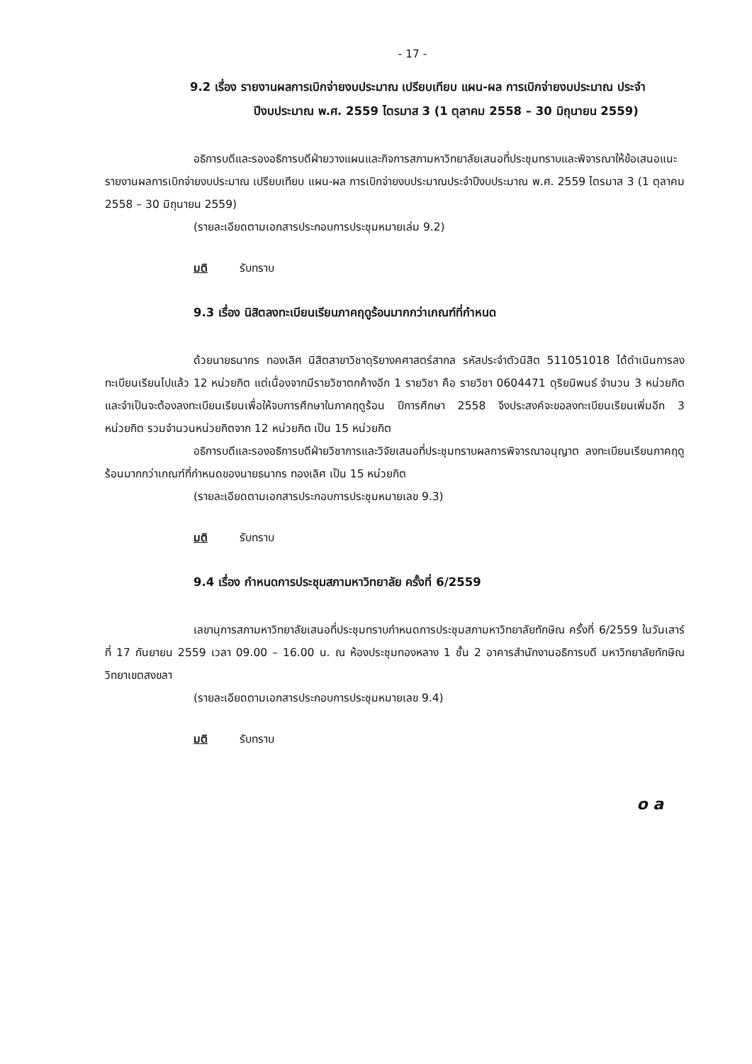- 17 -
9.2 เรื่อง รายงานผลการเบิกจ่ายงบประมาณ เปรียบเทียบ แผน-ผล การเบิกจ่ายงบประมาณ ประจำปีงบประมาณ พ.ศ. 2559 ไตรมาส 3 (1 ตุลาคม 2558 – 30 มิถุนายน 2559)
อธิการบดีและรองอธิการบดีฝ่ายวางแผนและกิจการสภามหาวิทยาลัยเสนอที่ประชุมทราบและพิจารณาให้ข้อเสนอแนะรายงานผลการเบิกจ่ายงบประมาณ เปรียบเทียบ แผน-ผล การเบิกจ่ายงบประมาณประจำปีงบประมาณ พ.ศ. 2559 ไตรมาส 3 (1 ตุลาคม 2558 – 30 มิถุนายน 2559)
(รายละเอียดตามเอกสารประกอบการประชุมหมายเล่ม 9.2)
มติ รับทราบ
9.3 เรื่อง นิสิตลงทะเบียนเรียนภาคฤดูร้อนมากกว่าเกณฑ์ที่กำหนด
ด้วยนายธนากร ทองเลิศ นิสิตสาขาวิชาดุริยางคศาสตร์สากล รหัสประจำตัวนิสิต 511051018 ได้ดำเนินการลงทะเบียนเรียนไปแล้ว 12 หน่วยกิต แต่เนื่องจากมีรายวิชาตกค้างอีก 1 รายวิชา คือ รายวิชา 0604471 ดุริยนิพนธ์ จำนวน 3 หน่วยกิต และจำเป็นจะต้องลงทะเบียนเรียนเพื่อให้จบการศึกษาในภาคฤดูร้อน ปีการศึกษา 2558 จึงประสงค์จะขอลงทะเบียนเรียนเพิ่มอีก 3 หน่วยกิต รวมจำนวนหน่วยกิตจาก 12 หน่วยกิต เป็น 15 หน่วยกิต
อธิการบดีและรองอธิการบดีฝ่ายวิชาการและวิจัยเสนอที่ประชุมทราบผลการพิจารณาอนุญาต ลงทะเบียนเรียนภาคฤดูร้อนมากกว่าเกณฑ์ที่กำหนดของนายธนากร ทองเลิศ เป็น 15 หน่วยกิต
(รายละเอียดตามเอกสารประกอบการประชุมหมายเลข 9.3)
มติ รับทราบ
9.4 เรื่อง กำหนดการประชุมสภามหาวิทยาลัย ครั้งที่ 6/2559
เลขานุการสภามหาวิทยาลัยเสนอที่ประชุมทราบกำหนดการประชุมสภามหาวิทยาลัยทักษิณ ครั้งที่ 6/2559 ในวันเสาร์ที่ 17 กันยายน 2559 เวลา 09.00 – 16.00 น. ณ ห้องประชุมทองหลาง 1 ชั้น 2 อาคารสำนักงานอธิการบดี มหาวิทยาลัยทักษิณ วิทยาเขตสงขลา
(รายละเอียดตามเอกสารประกอบการประชุมหมายเลข 9.4)
มติ รับทราบ
o a